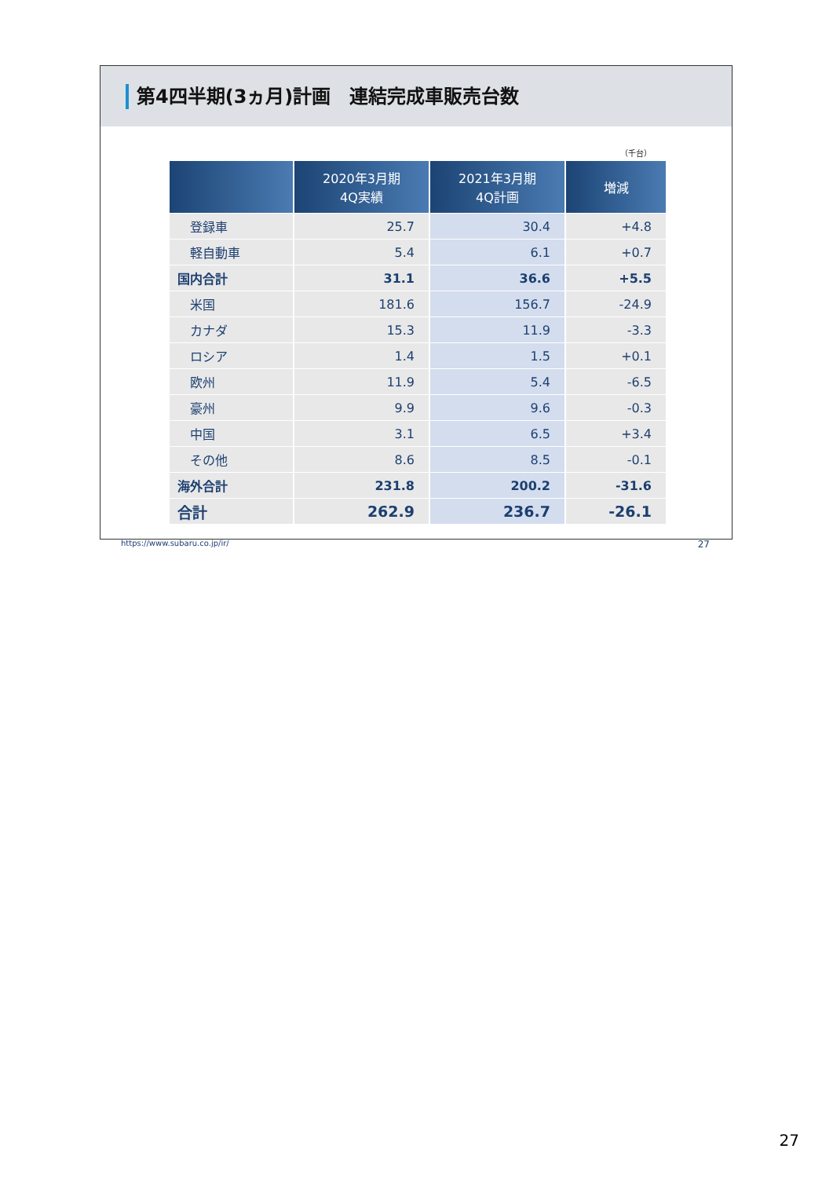第4四半期(3ヵ月)計画　連結完成車販売台数
（千台）
| | 2020年3月期 4Q実績 | 2021年3月期 4Q計画 | 増減 |
| --- | --- | --- | --- |
| 登録車 | 25.7 | 30.4 | +4.8 |
| 軽自動車 | 5.4 | 6.1 | +0.7 |
| 国内合計 | 31.1 | 36.6 | +5.5 |
| 米国 | 181.6 | 156.7 | -24.9 |
| カナダ | 15.3 | 11.9 | -3.3 |
| ロシア | 1.4 | 1.5 | +0.1 |
| 欧州 | 11.9 | 5.4 | -6.5 |
| 豪州 | 9.9 | 9.6 | -0.3 |
| 中国 | 3.1 | 6.5 | +3.4 |
| その他 | 8.6 | 8.5 | -0.1 |
| 海外合計 | 231.8 | 200.2 | -31.6 |
| 合計 | 262.9 | 236.7 | -26.1 |
https://www.subaru.co.jp/ir/ 27
27